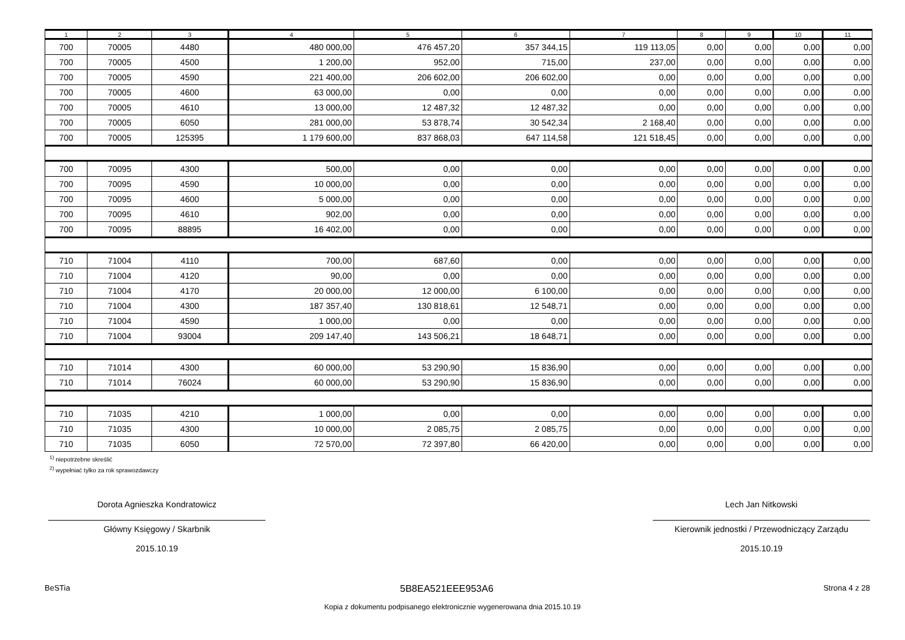| 1 | 2 | 3 | 4 | 5 | 6 | 7 | 8 | 9 | 10 | 11 |
| --- | --- | --- | --- | --- | --- | --- | --- | --- | --- | --- |
| 700 | 70005 | 4480 | 480 000,00 | 476 457,20 | 357 344,15 | 119 113,05 | 0,00 | 0,00 | 0,00 | 0,00 |
| 700 | 70005 | 4500 | 1 200,00 | 952,00 | 715,00 | 237,00 | 0,00 | 0,00 | 0,00 | 0,00 |
| 700 | 70005 | 4590 | 221 400,00 | 206 602,00 | 206 602,00 | 0,00 | 0,00 | 0,00 | 0,00 | 0,00 |
| 700 | 70005 | 4600 | 63 000,00 | 0,00 | 0,00 | 0,00 | 0,00 | 0,00 | 0,00 | 0,00 |
| 700 | 70005 | 4610 | 13 000,00 | 12 487,32 | 12 487,32 | 0,00 | 0,00 | 0,00 | 0,00 | 0,00 |
| 700 | 70005 | 6050 | 281 000,00 | 53 878,74 | 30 542,34 | 2 168,40 | 0,00 | 0,00 | 0,00 | 0,00 |
| 700 | 70005 | 125395 | 1 179 600,00 | 837 868,03 | 647 114,58 | 121 518,45 | 0,00 | 0,00 | 0,00 | 0,00 |
| 700 | 70095 | 4300 | 500,00 | 0,00 | 0,00 | 0,00 | 0,00 | 0,00 | 0,00 | 0,00 |
| 700 | 70095 | 4590 | 10 000,00 | 0,00 | 0,00 | 0,00 | 0,00 | 0,00 | 0,00 | 0,00 |
| 700 | 70095 | 4600 | 5 000,00 | 0,00 | 0,00 | 0,00 | 0,00 | 0,00 | 0,00 | 0,00 |
| 700 | 70095 | 4610 | 902,00 | 0,00 | 0,00 | 0,00 | 0,00 | 0,00 | 0,00 | 0,00 |
| 700 | 70095 | 88895 | 16 402,00 | 0,00 | 0,00 | 0,00 | 0,00 | 0,00 | 0,00 | 0,00 |
| 710 | 71004 | 4110 | 700,00 | 687,60 | 0,00 | 0,00 | 0,00 | 0,00 | 0,00 | 0,00 |
| 710 | 71004 | 4120 | 90,00 | 0,00 | 0,00 | 0,00 | 0,00 | 0,00 | 0,00 | 0,00 |
| 710 | 71004 | 4170 | 20 000,00 | 12 000,00 | 6 100,00 | 0,00 | 0,00 | 0,00 | 0,00 | 0,00 |
| 710 | 71004 | 4300 | 187 357,40 | 130 818,61 | 12 548,71 | 0,00 | 0,00 | 0,00 | 0,00 | 0,00 |
| 710 | 71004 | 4590 | 1 000,00 | 0,00 | 0,00 | 0,00 | 0,00 | 0,00 | 0,00 | 0,00 |
| 710 | 71004 | 93004 | 209 147,40 | 143 506,21 | 18 648,71 | 0,00 | 0,00 | 0,00 | 0,00 | 0,00 |
| 710 | 71014 | 4300 | 60 000,00 | 53 290,90 | 15 836,90 | 0,00 | 0,00 | 0,00 | 0,00 | 0,00 |
| 710 | 71014 | 76024 | 60 000,00 | 53 290,90 | 15 836,90 | 0,00 | 0,00 | 0,00 | 0,00 | 0,00 |
| 710 | 71035 | 4210 | 1 000,00 | 0,00 | 0,00 | 0,00 | 0,00 | 0,00 | 0,00 | 0,00 |
| 710 | 71035 | 4300 | 10 000,00 | 2 085,75 | 2 085,75 | 0,00 | 0,00 | 0,00 | 0,00 | 0,00 |
| 710 | 71035 | 6050 | 72 570,00 | 72 397,80 | 66 420,00 | 0,00 | 0,00 | 0,00 | 0,00 | 0,00 |
<sup>1)</sup> niepotrzebne skreślić
<sup>2)</sup> wypełniać tylko za rok sprawozdawczy
Dorota Agnieszka Kondratowicz
Główny Księgowy / Skarbnik
2015.10.19
Lech Jan Nitkowski
Kierownik jednostki / Przewodniczący Zarządu
2015.10.19
BeSTia 5B8EA521EEE953A6 Strona 4 z 28
Kopia z dokumentu podpisanego elektronicznie wygenerowana dnia 2015.10.19